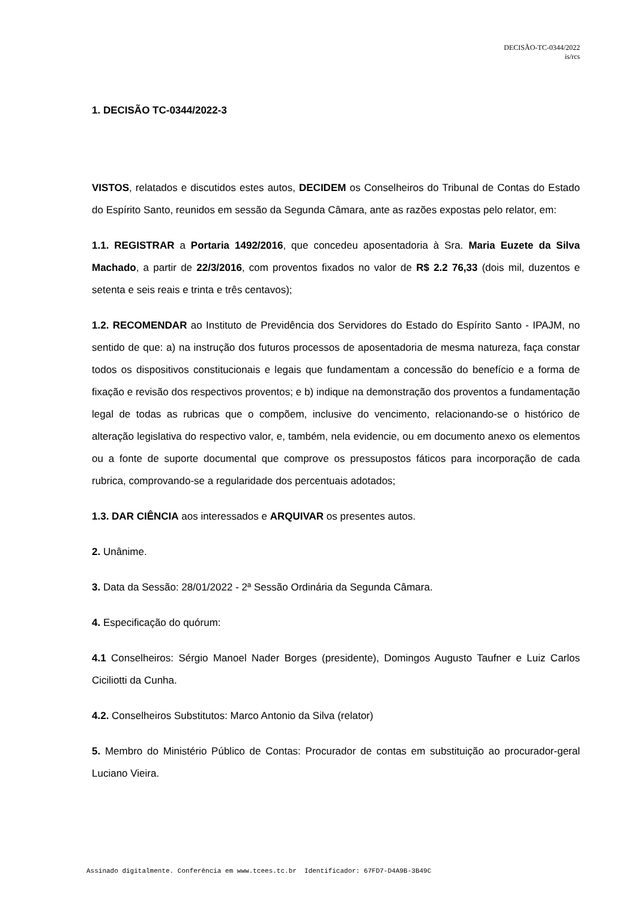DECISÃO-TC-0344/2022
is/rcs
1. DECISÃO TC-0344/2022-3
VISTOS, relatados e discutidos estes autos, DECIDEM os Conselheiros do Tribunal de Contas do Estado do Espírito Santo, reunidos em sessão da Segunda Câmara, ante as razões expostas pelo relator, em:
1.1. REGISTRAR a Portaria 1492/2016, que concedeu aposentadoria à Sra. Maria Euzete da Silva Machado, a partir de 22/3/2016, com proventos fixados no valor de R$ 2.2 76,33 (dois mil, duzentos e setenta e seis reais e trinta e três centavos);
1.2. RECOMENDAR ao Instituto de Previdência dos Servidores do Estado do Espírito Santo - IPAJM, no sentido de que: a) na instrução dos futuros processos de aposentadoria de mesma natureza, faça constar todos os dispositivos constitucionais e legais que fundamentam a concessão do benefício e a forma de fixação e revisão dos respectivos proventos; e b) indique na demonstração dos proventos a fundamentação legal de todas as rubricas que o compõem, inclusive do vencimento, relacionando-se o histórico de alteração legislativa do respectivo valor, e, também, nela evidencie, ou em documento anexo os elementos ou a fonte de suporte documental que comprove os pressupostos fáticos para incorporação de cada rubrica, comprovando-se a regularidade dos percentuais adotados;
1.3. DAR CIÊNCIA aos interessados e ARQUIVAR os presentes autos.
2. Unânime.
3. Data da Sessão: 28/01/2022 - 2ª Sessão Ordinária da Segunda Câmara.
4. Especificação do quórum:
4.1 Conselheiros: Sérgio Manoel Nader Borges (presidente), Domingos Augusto Taufner e Luiz Carlos Ciciliotti da Cunha.
4.2. Conselheiros Substitutos: Marco Antonio da Silva (relator)
5. Membro do Ministério Público de Contas: Procurador de contas em substituição ao procurador-geral Luciano Vieira.
Assinado digitalmente. Conferência em www.tcees.tc.br Identificador: 67FD7-D4A9B-3B49C